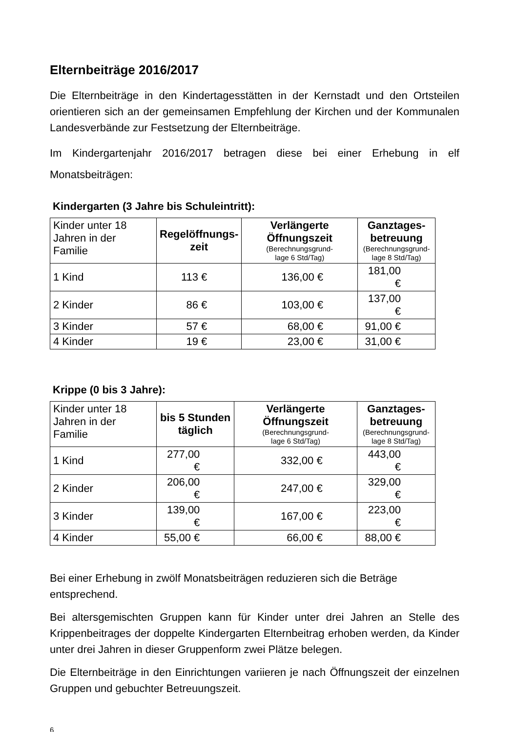Elternbeiträge 2016/2017
Die Elternbeiträge in den Kindertagesstätten in der Kernstadt und den Ortsteilen orientieren sich an der gemeinsamen Empfehlung der Kirchen und der Kommunalen Landesverbände zur Festsetzung der Elternbeiträge.
Im Kindergartenjahr 2016/2017 betragen diese bei einer Erhebung in elf Monatsbeiträgen:
Kindergarten (3 Jahre bis Schuleintritt):
| Kinder unter 18 Jahren in der Familie | Regelöffnungs- zeit | Verlängerte Öffnungszeit (Berechnungsgrund- lage 6 Std/Tag) | Ganztages- betreuung (Berechnungsgrund- lage 8 Std/Tag) |
| --- | --- | --- | --- |
| 1 Kind | 113 € | 136,00 € | 181,00 € |
| 2 Kinder | 86 € | 103,00 € | 137,00 € |
| 3 Kinder | 57 € | 68,00 € | 91,00 € |
| 4 Kinder | 19 € | 23,00 € | 31,00 € |
Krippe (0 bis 3 Jahre):
| Kinder unter 18 Jahren in der Familie | bis 5 Stunden täglich | Verlängerte Öffnungszeit (Berechnungsgrund- lage 6 Std/Tag) | Ganztages- betreuung (Berechnungsgrund- lage 8 Std/Tag) |
| --- | --- | --- | --- |
| 1 Kind | 277,00 € | 332,00 € | 443,00 € |
| 2 Kinder | 206,00 € | 247,00 € | 329,00 € |
| 3 Kinder | 139,00 € | 167,00 € | 223,00 € |
| 4 Kinder | 55,00 € | 66,00 € | 88,00 € |
Bei einer Erhebung in zwölf Monatsbeiträgen reduzieren sich die Beträge entsprechend.
Bei altersgemischten Gruppen kann für Kinder unter drei Jahren an Stelle des Krippenbeitrages der doppelte Kindergarten Elternbeitrag erhoben werden, da Kinder unter drei Jahren in dieser Gruppenform zwei Plätze belegen.
Die Elternbeiträge in den Einrichtungen variieren je nach Öffnungszeit der einzelnen Gruppen und gebuchter Betreuungszeit.
6